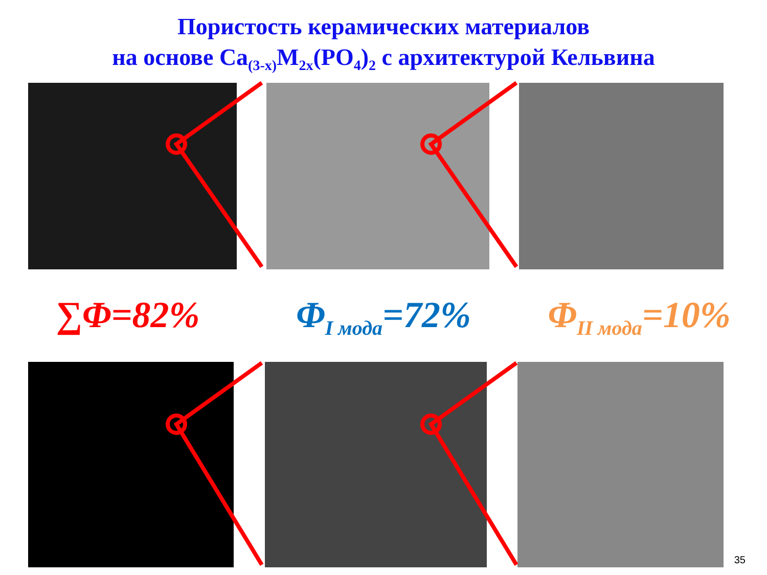Пористость керамических материалов
на основе Ca<sub>(3-x)</sub>M<sub>2x</sub>(PO<sub>4</sub>)<sub>2</sub> с архитектурой Кельвина
∑Φ=82% Φ<sub>I мода</sub>=72% Φ<sub>II мода</sub>=10%
35